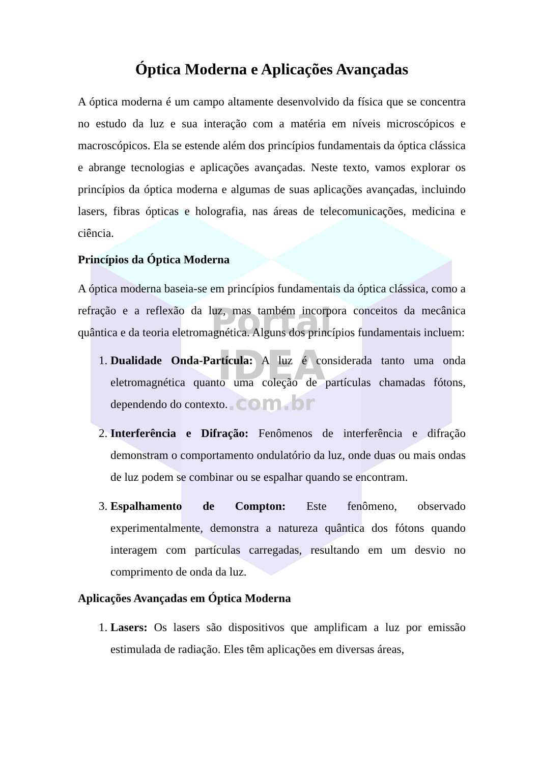Portal
IDEA
.com.br
Óptica Moderna e Aplicações Avançadas
A óptica moderna é um campo altamente desenvolvido da física que se concentra no estudo da luz e sua interação com a matéria em níveis microscópicos e macroscópicos. Ela se estende além dos princípios fundamentais da óptica clássica e abrange tecnologias e aplicações avançadas. Neste texto, vamos explorar os princípios da óptica moderna e algumas de suas aplicações avançadas, incluindo lasers, fibras ópticas e holografia, nas áreas de telecomunicações, medicina e ciência.
Princípios da Óptica Moderna
A óptica moderna baseia-se em princípios fundamentais da óptica clássica, como a refração e a reflexão da luz, mas também incorpora conceitos da mecânica quântica e da teoria eletromagnética. Alguns dos princípios fundamentais incluem:
1. Dualidade Onda-Partícula: A luz é considerada tanto uma onda eletromagnética quanto uma coleção de partículas chamadas fótons, dependendo do contexto.
2. Interferência e Difração: Fenômenos de interferência e difração demonstram o comportamento ondulatório da luz, onde duas ou mais ondas de luz podem se combinar ou se espalhar quando se encontram.
3. Espalhamento de Compton: Este fenômeno, observado experimentalmente, demonstra a natureza quântica dos fótons quando interagem com partículas carregadas, resultando em um desvio no comprimento de onda da luz.
Aplicações Avançadas em Óptica Moderna
1. Lasers: Os lasers são dispositivos que amplificam a luz por emissão estimulada de radiação. Eles têm aplicações em diversas áreas,